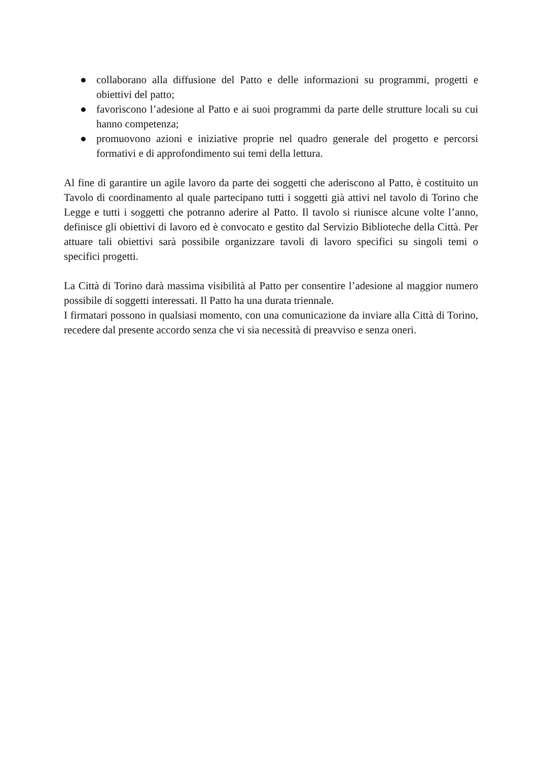● collaborano alla diffusione del Patto e delle informazioni su programmi, progetti e obiettivi del patto;
● favoriscono l’adesione al Patto e ai suoi programmi da parte delle strutture locali su cui hanno competenza;
● promuovono azioni e iniziative proprie nel quadro generale del progetto e percorsi formativi e di approfondimento sui temi della lettura.
Al fine di garantire un agile lavoro da parte dei soggetti che aderiscono al Patto, è costituito un Tavolo di coordinamento al quale partecipano tutti i soggetti già attivi nel tavolo di Torino che Legge e tutti i soggetti che potranno aderire al Patto. Il tavolo si riunisce alcune volte l’anno, definisce gli obiettivi di lavoro ed è convocato e gestito dal Servizio Biblioteche della Città. Per attuare tali obiettivi sarà possibile organizzare tavoli di lavoro specifici su singoli temi o specifici progetti.
La Città di Torino darà massima visibilità al Patto per consentire l’adesione al maggior numero possibile di soggetti interessati. Il Patto ha una durata triennale.
I firmatari possono in qualsiasi momento, con una comunicazione da inviare alla Città di Torino, recedere dal presente accordo senza che vi sia necessità di preavviso e senza oneri.